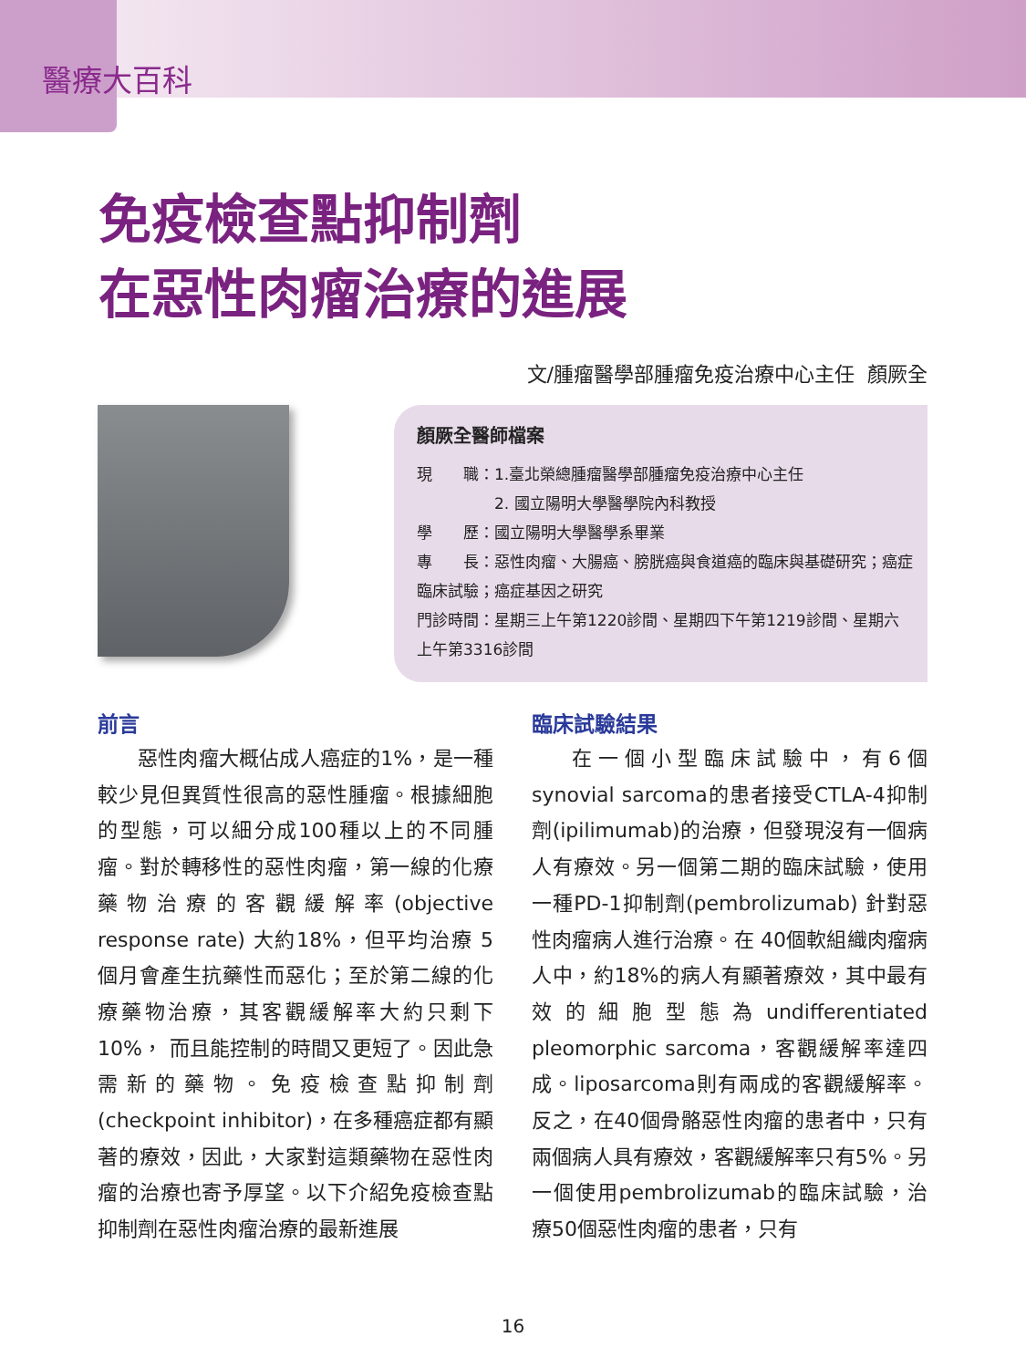醫療大百科
免疫檢查點抑制劑
在惡性肉瘤治療的進展
文/腫瘤醫學部腫瘤免疫治療中心主任 顏厥全
顏厥全醫師檔案
現　　職：1.臺北榮總腫瘤醫學部腫瘤免疫治療中心主任
　　　　　2. 國立陽明大學醫學院內科教授
學　　歷：國立陽明大學醫學系畢業
專　　長：惡性肉瘤、大腸癌、膀胱癌與食道癌的臨床與基礎研究；癌症臨床試驗；癌症基因之研究
門診時間：星期三上午第1220診間、星期四下午第1219診間、星期六上午第3316診間
前言
惡性肉瘤大概佔成人癌症的1%，是一種較少見但異質性很高的惡性腫瘤。根據細胞的型態，可以細分成100種以上的不同腫瘤。對於轉移性的惡性肉瘤，第一線的化療藥物治療的客觀緩解率(objective response rate) 大約18%，但平均治療 5個月會產生抗藥性而惡化；至於第二線的化療藥物治療，其客觀緩解率大約只剩下10%， 而且能控制的時間又更短了。因此急需新的藥物。免疫檢查點抑制劑(checkpoint inhibitor)，在多種癌症都有顯著的療效，因此，大家對這類藥物在惡性肉瘤的治療也寄予厚望。以下介紹免疫檢查點抑制劑在惡性肉瘤治療的最新進展
臨床試驗結果
在一個小型臨床試驗中，有6個synovial sarcoma的患者接受CTLA-4抑制劑(ipilimumab)的治療，但發現沒有一個病人有療效。另一個第二期的臨床試驗，使用一種PD-1抑制劑(pembrolizumab) 針對惡性肉瘤病人進行治療。在 40個軟組織肉瘤病人中，約18%的病人有顯著療效，其中最有效的細胞型態為undifferentiated pleomorphic sarcoma，客觀緩解率達四成。liposarcoma則有兩成的客觀緩解率。反之，在40個骨骼惡性肉瘤的患者中，只有兩個病人具有療效，客觀緩解率只有5%。另一個使用pembrolizumab的臨床試驗，治療50個惡性肉瘤的患者，只有
16